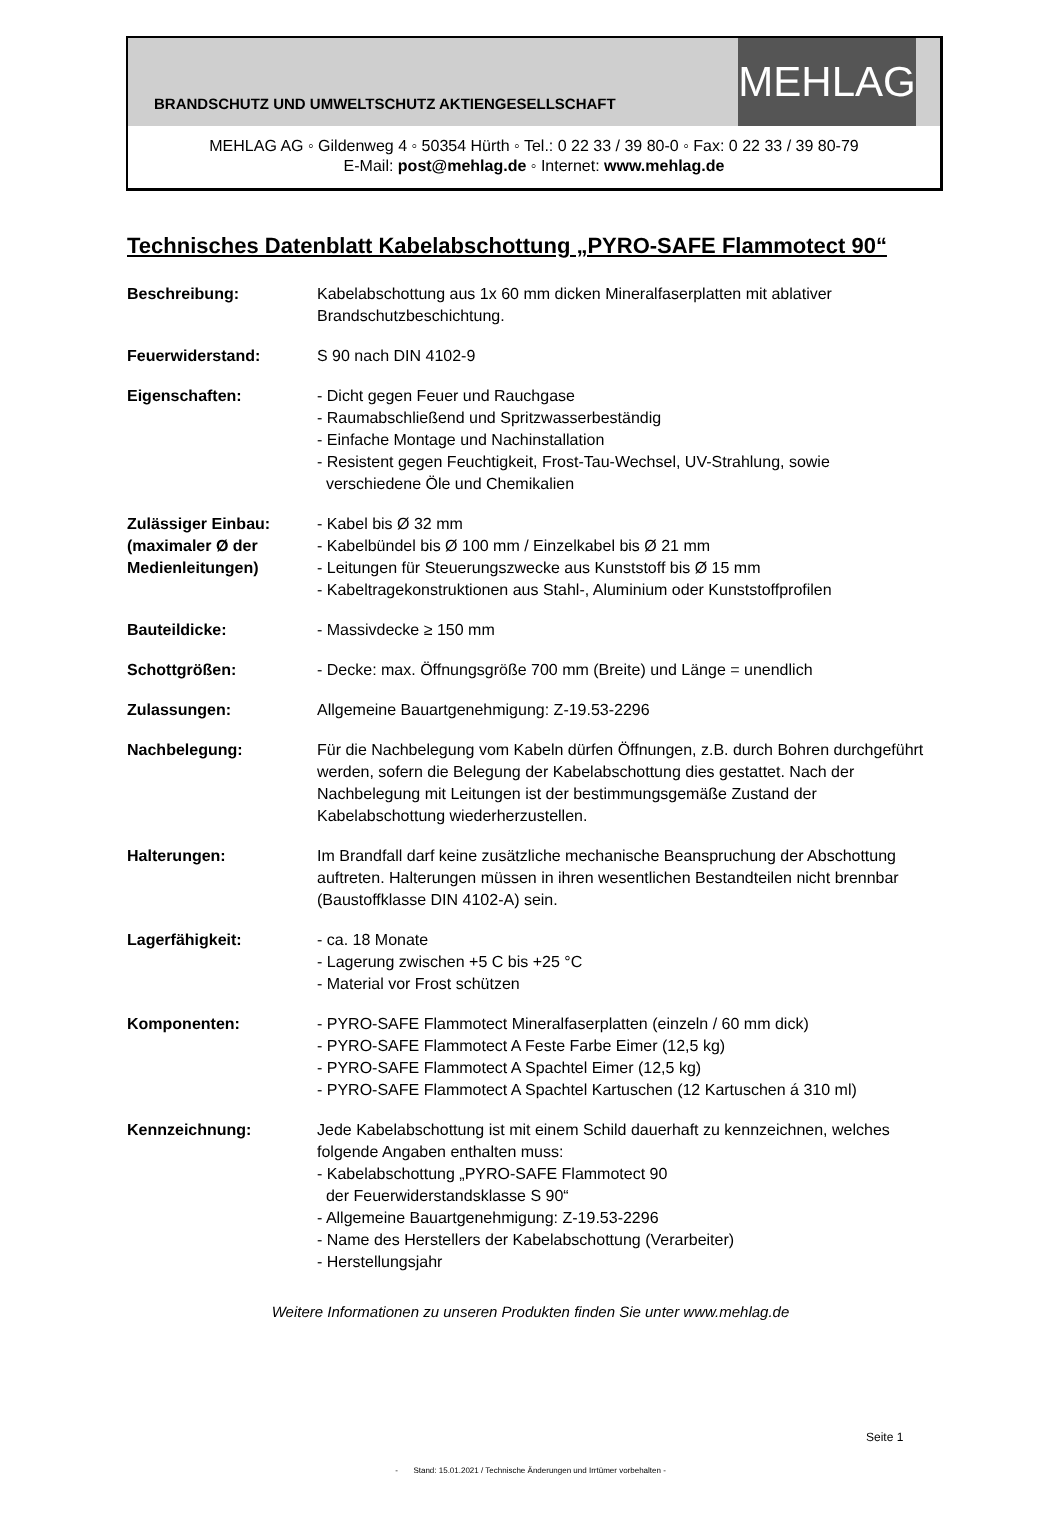BRANDSCHUTZ UND UMWELTSCHUTZ AKTIENGESELLSCHAFT
MEHLAG
MEHLAG AG ◦ Gildenweg 4 ◦ 50354 Hürth ◦ Tel.: 0 22 33 / 39 80-0 ◦ Fax: 0 22 33 / 39 80-79
E-Mail: post@mehlag.de ◦ Internet: www.mehlag.de
Technisches Datenblatt Kabelabschottung „PYRO-SAFE Flammotect 90“
Beschreibung: Kabelabschottung aus 1x 60 mm dicken Mineralfaserplatten mit ablativer Brandschutzbeschichtung.
Feuerwiderstand: S 90 nach DIN 4102-9
Eigenschaften: - Dicht gegen Feuer und Rauchgase
- Raumabschließend und Spritzwasserbeständig
- Einfache Montage und Nachinstallation
- Resistent gegen Feuchtigkeit, Frost-Tau-Wechsel, UV-Strahlung, sowie
verschiedene Öle und Chemikalien
Zulässiger Einbau:
(maximaler Ø der Medienleitungen)
- Kabel bis Ø 32 mm
- Kabelbündel bis Ø 100 mm / Einzelkabel bis Ø 21 mm
- Leitungen für Steuerungszwecke aus Kunststoff bis Ø 15 mm
- Kabeltragekonstruktionen aus Stahl-, Aluminium oder Kunststoffprofilen
Bauteildicke: - Massivdecke ≥ 150 mm
Schottgrößen: - Decke: max. Öffnungsgröße 700 mm (Breite) und Länge = unendlich
Zulassungen: Allgemeine Bauartgenehmigung: Z-19.53-2296
Nachbelegung: Für die Nachbelegung vom Kabeln dürfen Öffnungen, z.B. durch Bohren durchgeführt werden, sofern die Belegung der Kabelabschottung dies gestattet. Nach der Nachbelegung mit Leitungen ist der bestimmungsgemäße Zustand der Kabelabschottung wiederherzustellen.
Halterungen: Im Brandfall darf keine zusätzliche mechanische Beanspruchung der Abschottung auftreten. Halterungen müssen in ihren wesentlichen Bestandteilen nicht brennbar (Baustoffklasse DIN 4102-A) sein.
Lagerfähigkeit: - ca. 18 Monate
- Lagerung zwischen +5 C bis +25 °C
- Material vor Frost schützen
Komponenten: - PYRO-SAFE Flammotect Mineralfaserplatten (einzeln / 60 mm dick)
- PYRO-SAFE Flammotect A Feste Farbe Eimer (12,5 kg)
- PYRO-SAFE Flammotect A Spachtel Eimer (12,5 kg)
- PYRO-SAFE Flammotect A Spachtel Kartuschen (12 Kartuschen á 310 ml)
Kennzeichnung: Jede Kabelabschottung ist mit einem Schild dauerhaft zu kennzeichnen, welches folgende Angaben enthalten muss:
- Kabelabschottung „PYRO-SAFE Flammotect 90
der Feuerwiderstandsklasse S 90“
- Allgemeine Bauartgenehmigung: Z-19.53-2296
- Name des Herstellers der Kabelabschottung (Verarbeiter)
- Herstellungsjahr
Weitere Informationen zu unseren Produkten finden Sie unter www.mehlag.de
Seite 1
- Stand: 15.01.2021 / Technische Änderungen und Irrtümer vorbehalten -